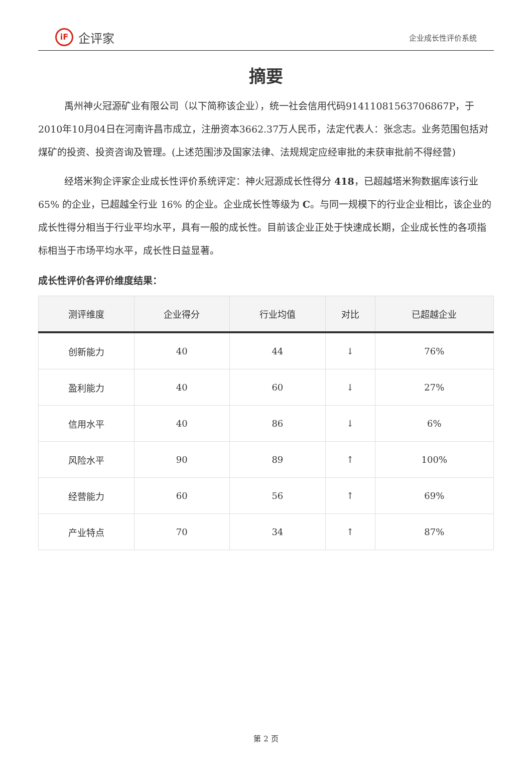iF 企评家
企业成长性评价系统
摘要
禹州神火冠源矿业有限公司（以下简称该企业），统一社会信用代码91411081563706867P，于2010年10月04日在河南许昌市成立，注册资本3662.37万人民币，法定代表人：张念志。业务范围包括对煤矿的投资、投资咨询及管理。(上述范围涉及国家法律、法规规定应经审批的未获审批前不得经营)
经塔米狗企评家企业成长性评价系统评定：神火冠源成长性得分 418，已超越塔米狗数据库该行业 65% 的企业，已超越全行业 16% 的企业。企业成长性等级为 C。与同一规模下的行业企业相比，该企业的成长性得分相当于行业平均水平，具有一般的成长性。目前该企业正处于快速成长期，企业成长性的各项指标相当于市场平均水平，成长性日益显著。
成长性评价各评价维度结果：
| 测评维度 | 企业得分 | 行业均值 | 对比 | 已超越企业 |
| --- | --- | --- | --- | --- |
| 创新能力 | 40 | 44 | ↓ | 76% |
| 盈利能力 | 40 | 60 | ↓ | 27% |
| 信用水平 | 40 | 86 | ↓ | 6% |
| 风险水平 | 90 | 89 | ↑ | 100% |
| 经营能力 | 60 | 56 | ↑ | 69% |
| 产业特点 | 70 | 34 | ↑ | 87% |
第 2 页